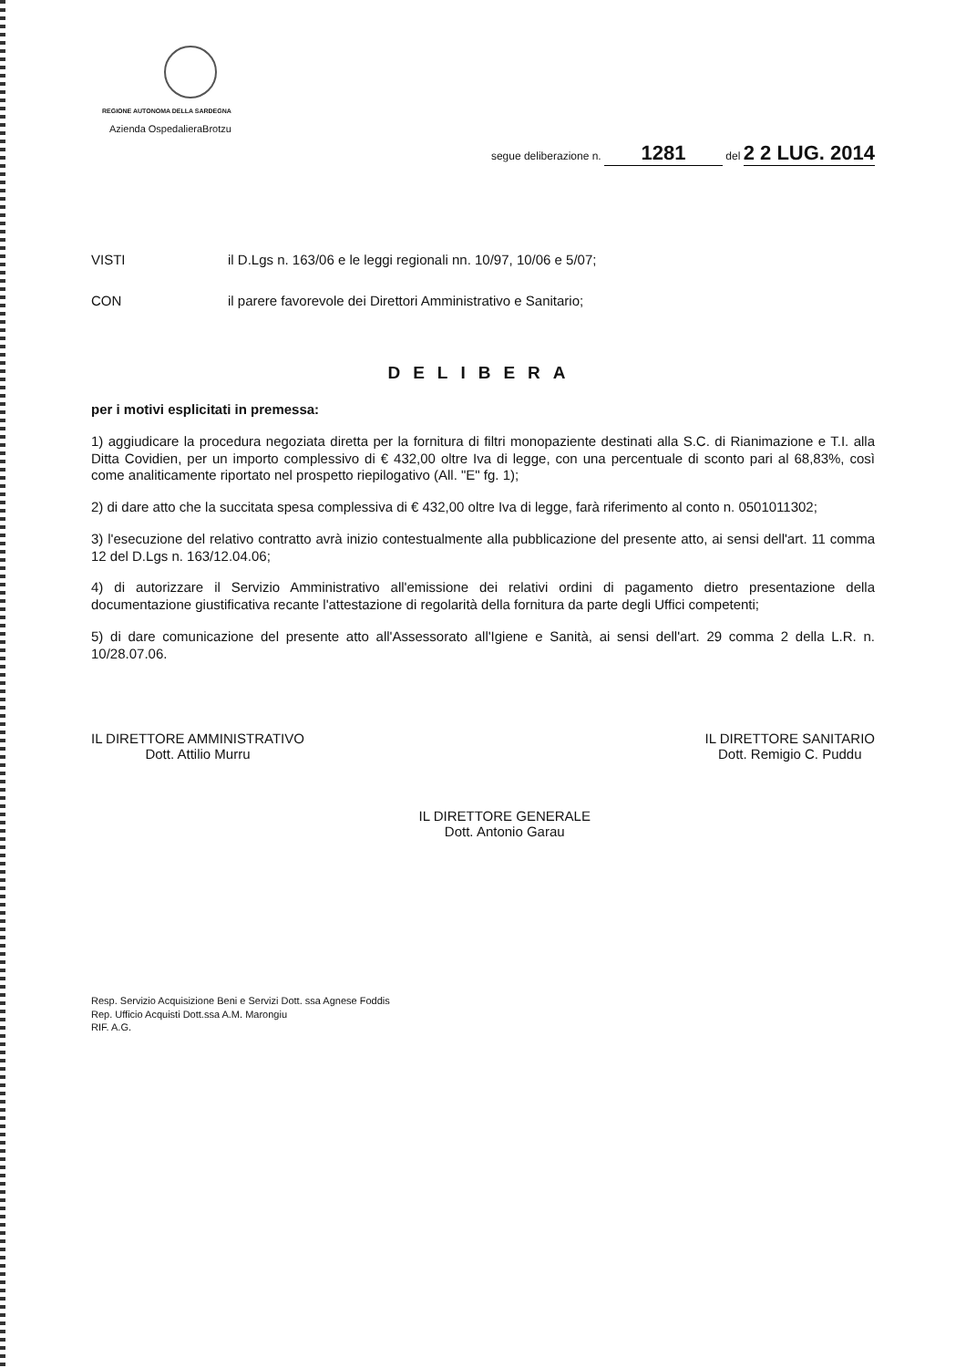REGIONE AUTONOMA DELLA SARDEGNA
Azienda OspedalieraBrotzu
segue deliberazione n. 1281 del 2 2 LUG. 2014
VISTI il D.Lgs n. 163/06 e le leggi regionali nn. 10/97, 10/06 e 5/07;
CON il parere favorevole dei Direttori Amministrativo e Sanitario;
DELIBERA
per i motivi esplicitati in premessa:
1) aggiudicare la procedura negoziata diretta per la fornitura di filtri monopaziente destinati alla S.C. di Rianimazione e T.I. alla Ditta Covidien, per un importo complessivo di € 432,00 oltre Iva di legge, con una percentuale di sconto pari al 68,83%, così come analiticamente riportato nel prospetto riepilogativo (All. "E" fg. 1);
2) di dare atto che la succitata spesa complessiva di € 432,00 oltre Iva di legge, farà riferimento al conto n. 0501011302;
3) l'esecuzione del relativo contratto avrà inizio contestualmente alla pubblicazione del presente atto, ai sensi dell'art. 11 comma 12 del D.Lgs n. 163/12.04.06;
4) di autorizzare il Servizio Amministrativo all'emissione dei relativi ordini di pagamento dietro presentazione della documentazione giustificativa recante l'attestazione di regolarità della fornitura da parte degli Uffici competenti;
5) di dare comunicazione del presente atto all'Assessorato all'Igiene e Sanità, ai sensi dell'art. 29 comma 2 della L.R. n. 10/28.07.06.
IL DIRETTORE AMMINISTRATIVO
Dott. Attilio Murru
IL DIRETTORE GENERALE
Dott. Antonio Garau
IL DIRETTORE SANITARIO
Dott. Remigio C. Puddu
Resp. Servizio Acquisizione Beni e Servizi Dott. ssa Agnese Foddis
Rep. Ufficio Acquisti Dott.ssa A.M. Marongiu
RIF. A.G.